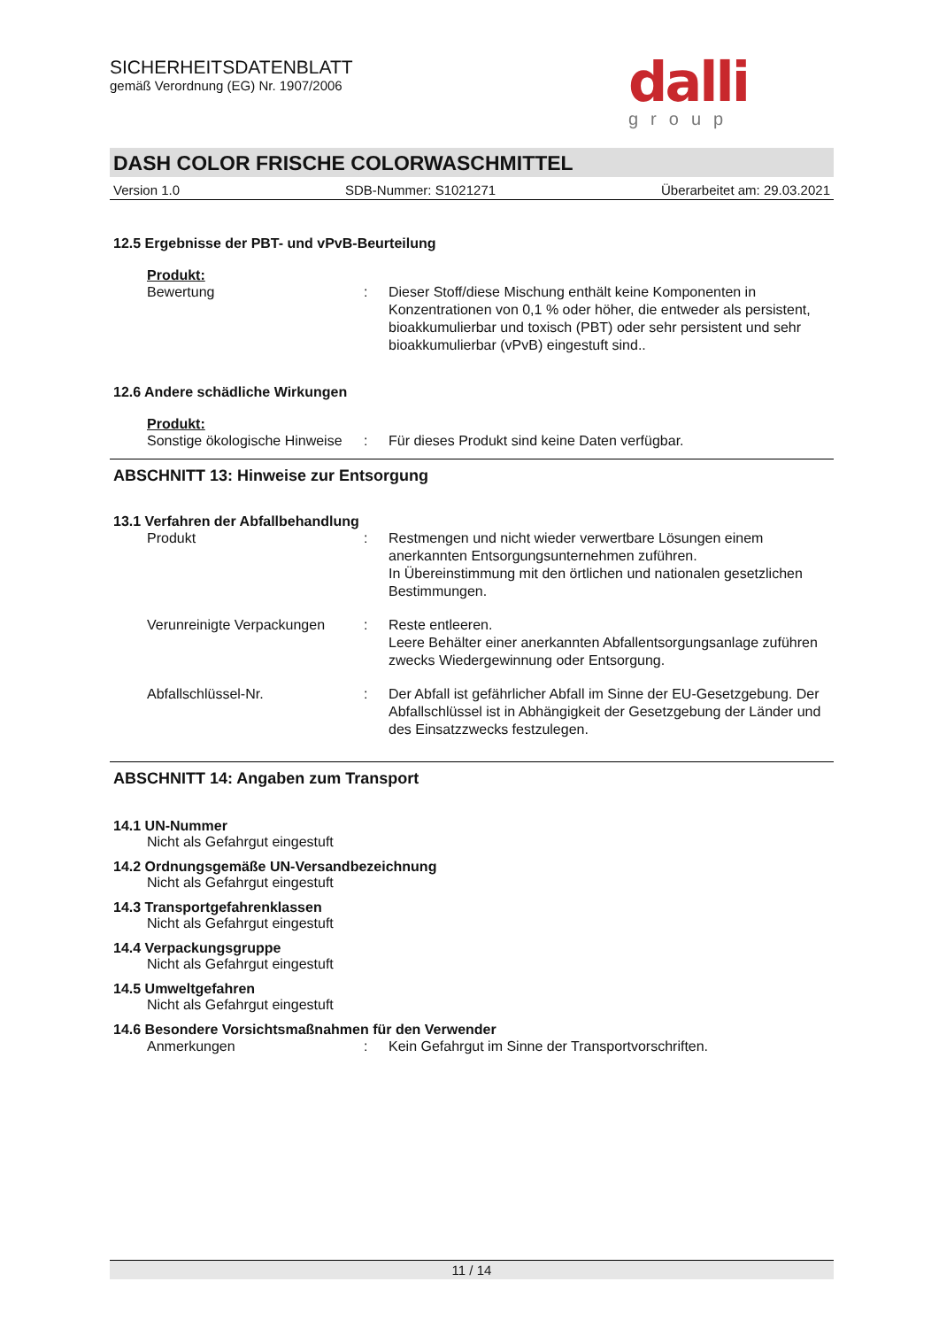dalli
group
SICHERHEITSDATENBLATT
gemäß Verordnung (EG) Nr. 1907/2006
DASH COLOR FRISCHE COLORWASCHMITTEL
Version 1.0 SDB-Nummer: S1021271 Überarbeitet am: 29.03.2021
12.5 Ergebnisse der PBT- und vPvB-Beurteilung
Produkt:
Bewertung : Dieser Stoff/diese Mischung enthält keine Komponenten in Konzentrationen von 0,1 % oder höher, die entweder als persistent, bioakkumulierbar und toxisch (PBT) oder sehr persistent und sehr bioakkumulierbar (vPvB) eingestuft sind..
12.6 Andere schädliche Wirkungen
Produkt:
Sonstige ökologische Hinweise
: Für dieses Produkt sind keine Daten verfügbar.
ABSCHNITT 13: Hinweise zur Entsorgung
13.1 Verfahren der Abfallbehandlung
Produkt : Restmengen und nicht wieder verwertbare Lösungen einem anerkannten Entsorgungsunternehmen zuführen.
In Übereinstimmung mit den örtlichen und nationalen gesetzlichen Bestimmungen.
Verunreinigte Verpackungen
: Reste entleeren.
Leere Behälter einer anerkannten Abfallentsorgungsanlage zuführen zwecks Wiedergewinnung oder Entsorgung.
Abfallschlüssel-Nr. : Der Abfall ist gefährlicher Abfall im Sinne der EU-Gesetzgebung. Der Abfallschlüssel ist in Abhängigkeit der Gesetzgebung der Länder und des Einsatzzwecks festzulegen.
ABSCHNITT 14: Angaben zum Transport
14.1 UN-Nummer
Nicht als Gefahrgut eingestuft
14.2 Ordnungsgemäße UN-Versandbezeichnung
Nicht als Gefahrgut eingestuft
14.3 Transportgefahrenklassen
Nicht als Gefahrgut eingestuft
14.4 Verpackungsgruppe
Nicht als Gefahrgut eingestuft
14.5 Umweltgefahren
Nicht als Gefahrgut eingestuft
14.6 Besondere Vorsichtsmaßnahmen für den Verwender
Anmerkungen : Kein Gefahrgut im Sinne der Transportvorschriften.
11 / 14